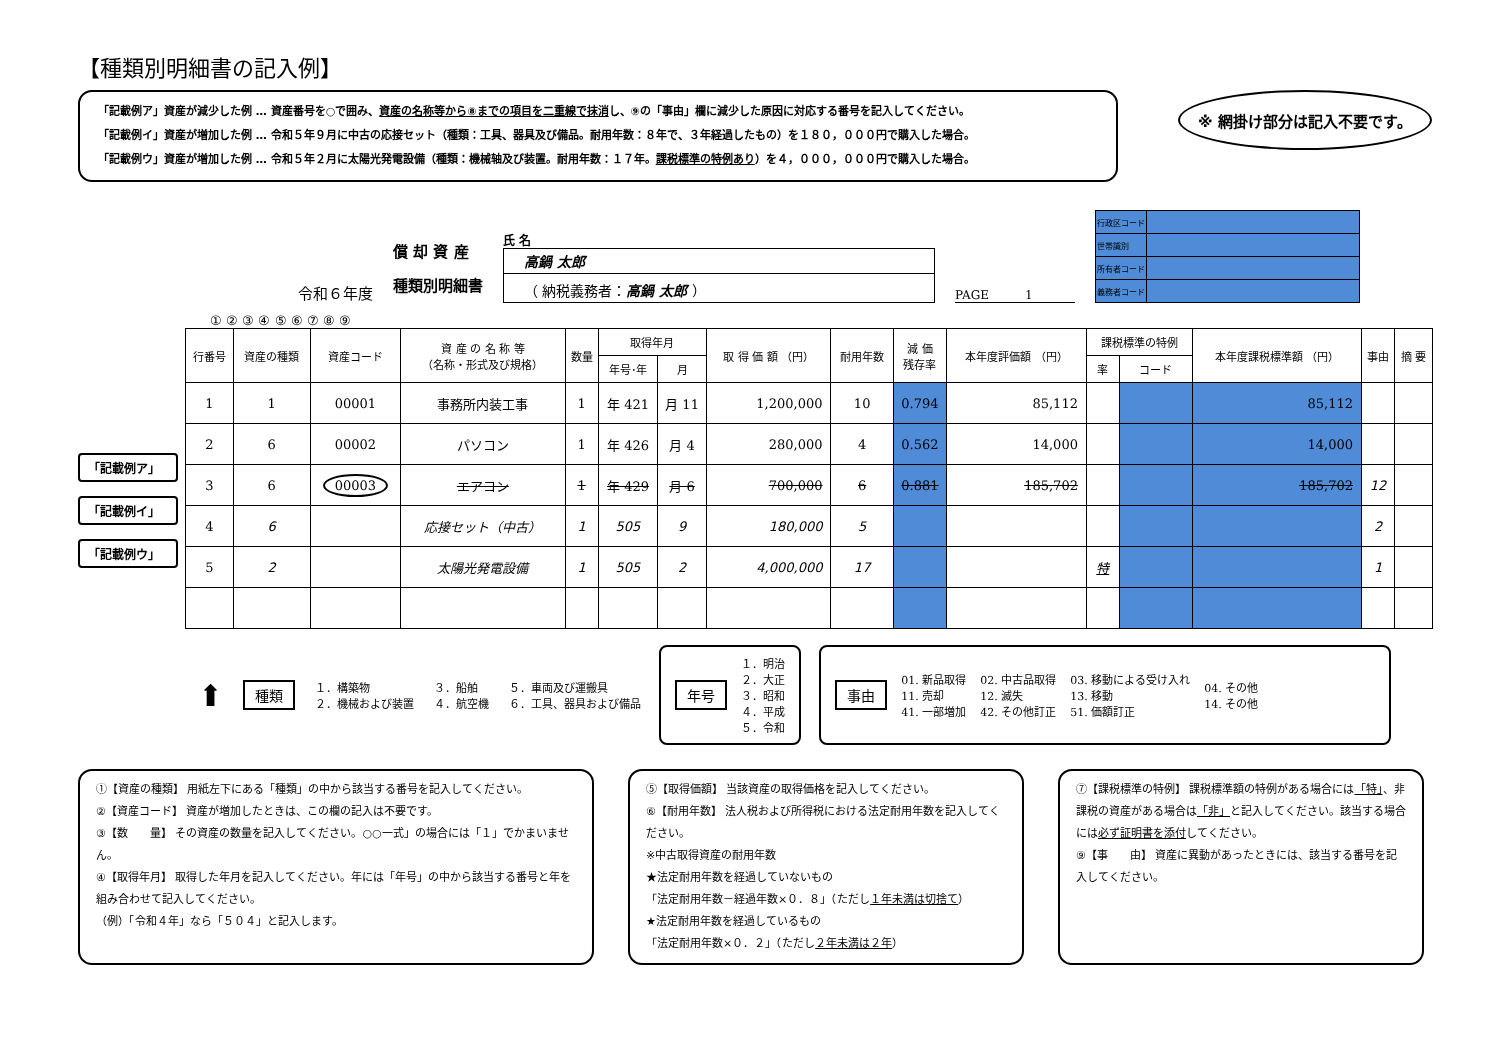【種類別明細書の記入例】
「記載例ア」資産が減少した例 … 資産番号を○で囲み、資産の名称等から⑧までの項目を二重線で抹消し、⑨の「事由」欄に減少した原因に対応する番号を記入してください。
「記載例イ」資産が増加した例 … 令和５年９月に中古の応接セット（種類：工具、器具及び備品。耐用年数：８年で、３年経過したもの）を１８０，０００円で購入した場合。
「記載例ウ」資産が増加した例 … 令和５年２月に太陽光発電設備（種類：機械轴及び装置。耐用年数：１７年。課税標準の特例あり）を４，０００，０００円で購入した場合。
※ 網掛け部分は記入不要です。
令和６年度
償 却 資 産
種類別明細書
氏 名
高鍋 太郎
（ 納税義務者：高鍋 太郎 ）
PAGE　　　1
| 行政区コード | |
| 世帯識別 | |
| 所有者コード | |
| 義務者コード | |
「記載例ア」
「記載例イ」
「記載例ウ」
① ② ③ ④ ⑤ ⑥ ⑦ ⑧ ⑨
| 行番号 | 資産の種類 | 資産コード | 資 産 の 名 称 等 （名称・形式及び規格） | 数量 | 取得年月 | | 取 得 価 額 （円） | 耐用年数 | 減 価 残存率 | 本年度評価額 （円） | 課税標準の特例 | | 本年度課税標準額 （円） | 事由 | 摘 要 |
| --- | --- | --- | --- | --- | --- | --- | --- | --- | --- | --- | --- | --- | --- | --- | --- |
| | | | | | 年号･年 | 月 | | | | | 率 | コード | | | |
| 1 | 1 | 00001 | 事務所内装工事 | 1 | 年 421 | 月 11 | 1,200,000 | 10 | 0.794 | 85,112 | | | 85,112 | | |
| 2 | 6 | 00002 | パソコン | 1 | 年 426 | 月 4 | 280,000 | 4 | 0.562 | 14,000 | | | 14,000 | | |
| 3 | 6 | 00003 | エアコン | 1 | 年 429 | 月 6 | 700,000 | 6 | 0.881 | 185,702 | | | 185,702 | 12 | |
| 4 | 6 | | 応接セット（中古） | 1 | 505 | 9 | 180,000 | 5 | | | | | | 2 | |
| 5 | 2 | | 太陽光発電設備 | 1 | 505 | 2 | 4,000,000 | 17 | | | 特 | | | 1 | |
⬆ 種類 １．構築物
２．機械および装置 ３．船舶
４．航空機 ５．車両及び運搬具
６．工具、器具および備品
年号 １．明治
２．大正
３．昭和
４．平成
５．令和
事由 01. 新品取得
11. 売却
41. 一部増加 02. 中古品取得
12. 滅失
42. その他訂正 03. 移動による受け入れ
13. 移動
51. 価額訂正 04. その他
14. その他
①【資産の種類】 用紙左下にある「種類」の中から該当する番号を記入してください。
②【資産コード】 資産が増加したときは、この欄の記入は不要です。
③【数　　量】 その資産の数量を記入してください。○○一式」の場合には「１」でかまいません。
④【取得年月】 取得した年月を記入してください。年には「年号」の中から該当する番号と年を組み合わせて記入してください。
（例）「令和４年」なら「５０４」と記入します。
⑤【取得価額】 当該資産の取得価格を記入してください。
⑥【耐用年数】 法人税および所得税における法定耐用年数を記入してください。
※中古取得資産の耐用年数
★法定耐用年数を経過していないもの
「法定耐用年数－経過年数×０．８」（ただし１年未満は切捨て）
★法定耐用年数を経過しているもの
「法定耐用年数×０．２」（ただし２年未満は２年）
⑦【課税標準の特例】 課税標準額の特例がある場合には「特」、非課税の資産がある場合は「非」と記入してください。該当する場合には必ず証明書を添付してください。
⑨【事　　由】 資産に異動があったときには、該当する番号を記入してください。